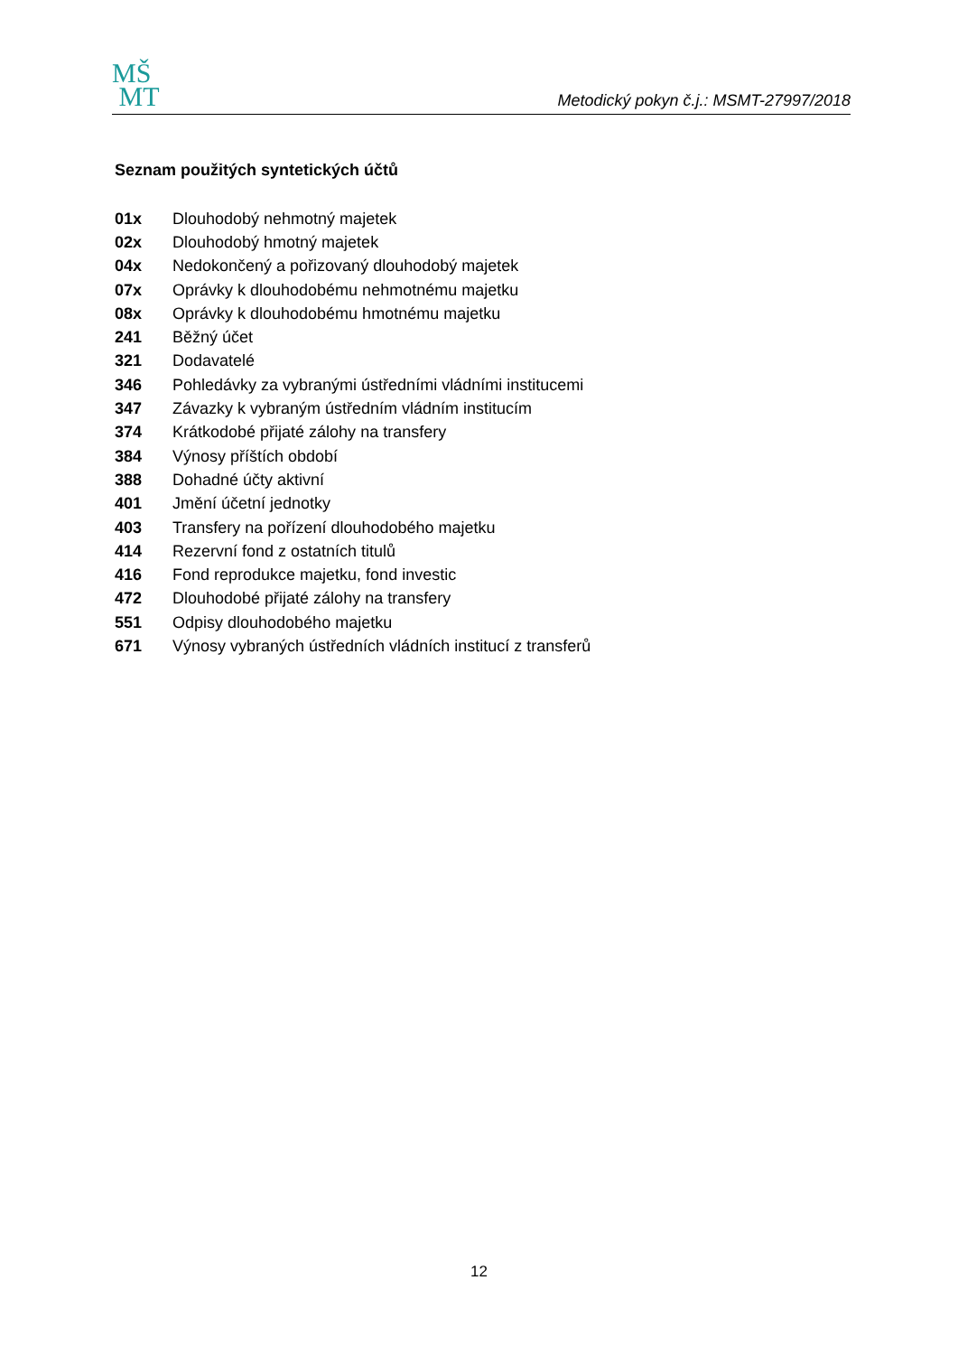MŠ
MT
Metodický pokyn č.j.: MSMT-27997/2018
Seznam použitých syntetických účtů
| 01x | Dlouhodobý nehmotný majetek |
| 02x | Dlouhodobý hmotný majetek |
| 04x | Nedokončený a pořizovaný dlouhodobý majetek |
| 07x | Oprávky k dlouhodobému nehmotnému majetku |
| 08x | Oprávky k dlouhodobému hmotnému majetku |
| 241 | Běžný účet |
| 321 | Dodavatelé |
| 346 | Pohledávky za vybranými ústředními vládními institucemi |
| 347 | Závazky k vybraným ústředním vládním institucím |
| 374 | Krátkodobé přijaté zálohy na transfery |
| 384 | Výnosy příštích období |
| 388 | Dohadné účty aktivní |
| 401 | Jmění účetní jednotky |
| 403 | Transfery na pořízení dlouhodobého majetku |
| 414 | Rezervní fond z ostatních titulů |
| 416 | Fond reprodukce majetku, fond investic |
| 472 | Dlouhodobé přijaté zálohy na transfery |
| 551 | Odpisy dlouhodobého majetku |
| 671 | Výnosy vybraných ústředních vládních institucí z transferů |
12